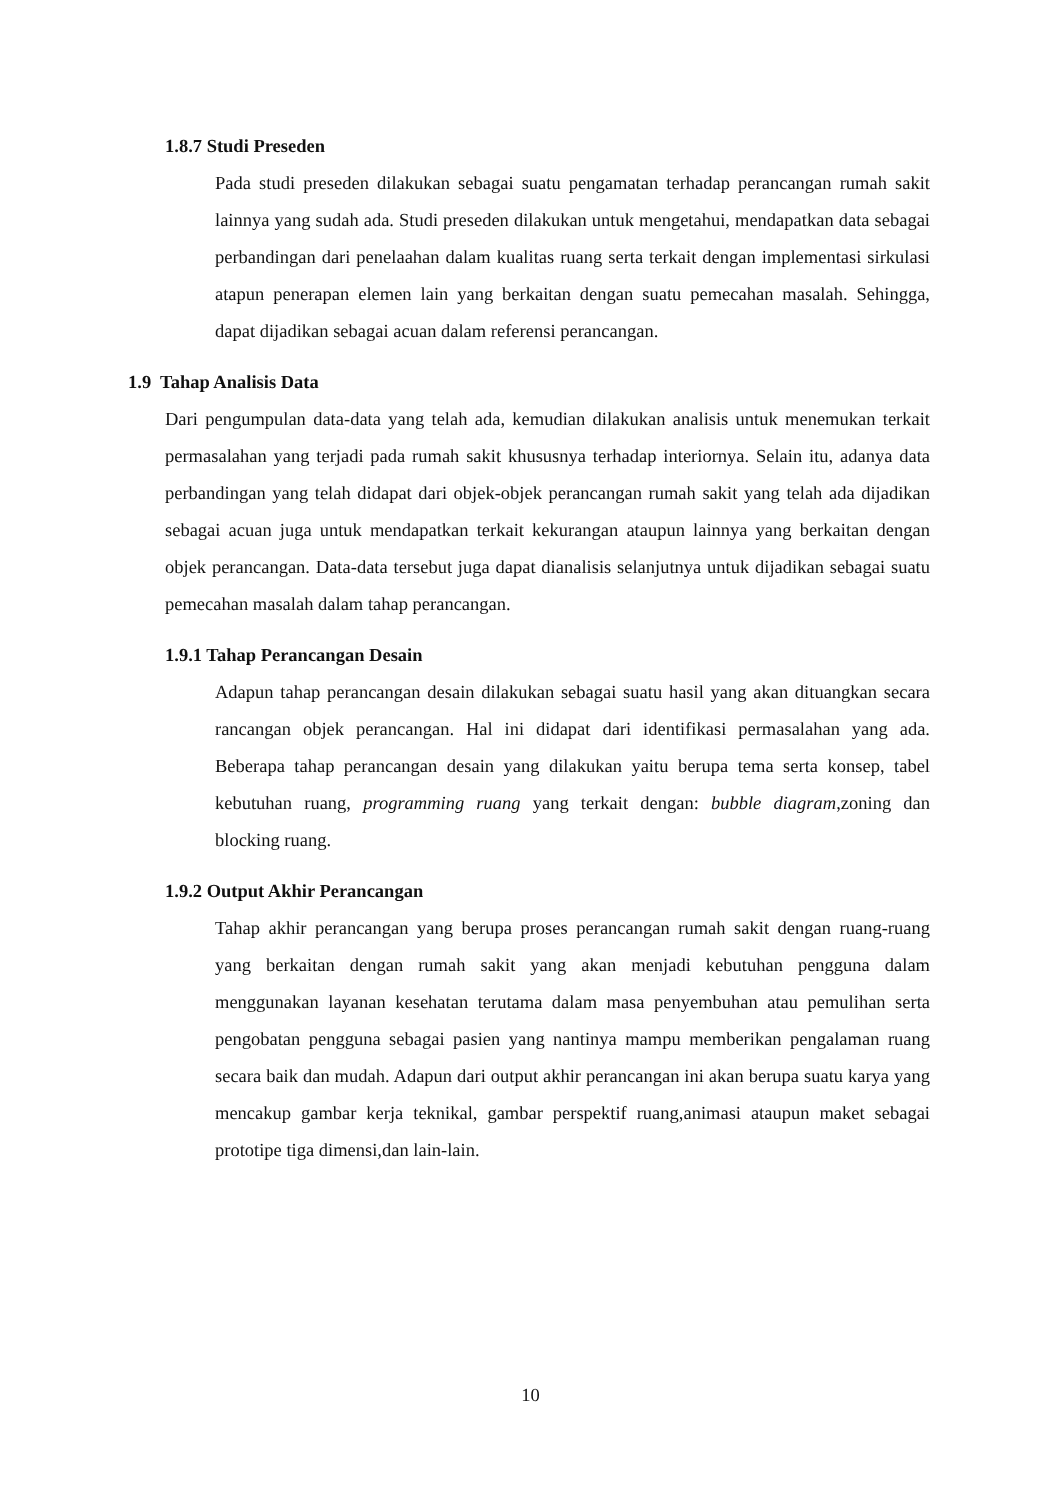1.8.7 Studi Preseden
Pada studi preseden dilakukan sebagai suatu pengamatan terhadap perancangan rumah sakit lainnya yang sudah ada. Studi preseden dilakukan untuk mengetahui, mendapatkan data sebagai perbandingan dari penelaahan dalam kualitas ruang serta terkait dengan implementasi sirkulasi atapun penerapan elemen lain yang berkaitan dengan suatu pemecahan masalah. Sehingga, dapat dijadikan sebagai acuan dalam referensi perancangan.
1.9 Tahap Analisis Data
Dari pengumpulan data-data yang telah ada, kemudian dilakukan analisis untuk menemukan terkait permasalahan yang terjadi pada rumah sakit khususnya terhadap interiornya. Selain itu, adanya data perbandingan yang telah didapat dari objek-objek perancangan rumah sakit yang telah ada dijadikan sebagai acuan juga untuk mendapatkan terkait kekurangan ataupun lainnya yang berkaitan dengan objek perancangan. Data-data tersebut juga dapat dianalisis selanjutnya untuk dijadikan sebagai suatu pemecahan masalah dalam tahap perancangan.
1.9.1 Tahap Perancangan Desain
Adapun tahap perancangan desain dilakukan sebagai suatu hasil yang akan dituangkan secara rancangan objek perancangan. Hal ini didapat dari identifikasi permasalahan yang ada. Beberapa tahap perancangan desain yang dilakukan yaitu berupa tema serta konsep, tabel kebutuhan ruang, programming ruang yang terkait dengan: bubble diagram,zoning dan blocking ruang.
1.9.2 Output Akhir Perancangan
Tahap akhir perancangan yang berupa proses perancangan rumah sakit dengan ruang-ruang yang berkaitan dengan rumah sakit yang akan menjadi kebutuhan pengguna dalam menggunakan layanan kesehatan terutama dalam masa penyembuhan atau pemulihan serta pengobatan pengguna sebagai pasien yang nantinya mampu memberikan pengalaman ruang secara baik dan mudah. Adapun dari output akhir perancangan ini akan berupa suatu karya yang mencakup gambar kerja teknikal, gambar perspektif ruang,animasi ataupun maket sebagai prototipe tiga dimensi,dan lain-lain.
10